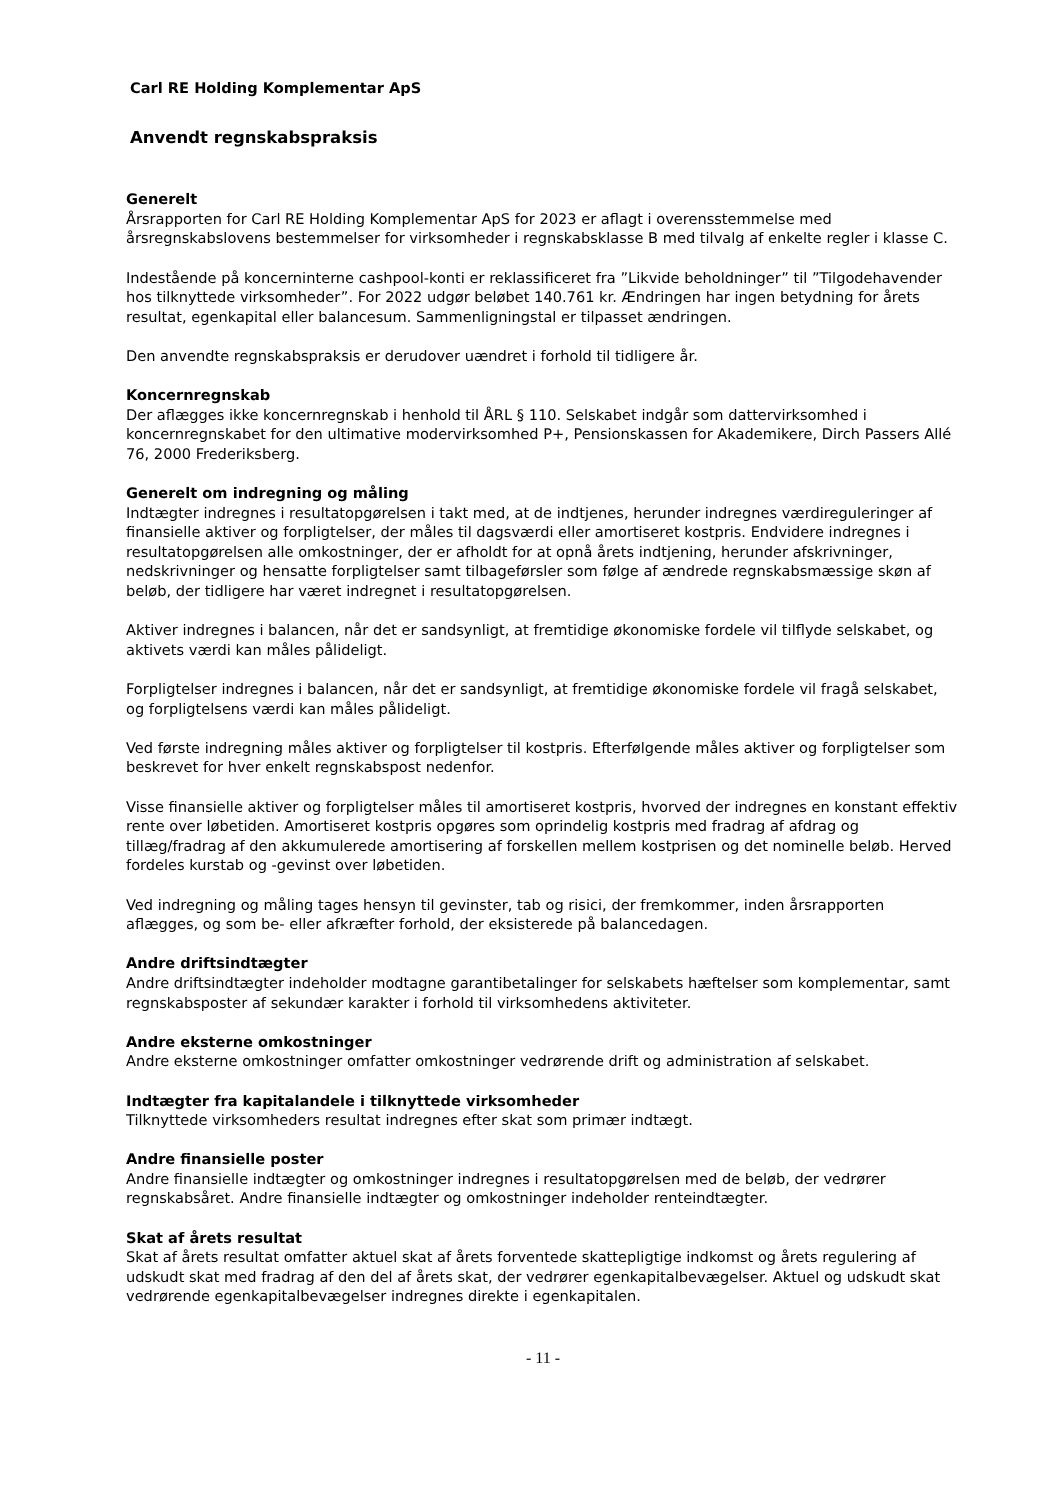Carl RE Holding Komplementar ApS
Anvendt regnskabspraksis
Generelt
Årsrapporten for Carl RE Holding Komplementar ApS for 2023 er aflagt i overensstemmelse med årsregnskabslovens bestemmelser for virksomheder i regnskabsklasse B med tilvalg af enkelte regler i klasse C.
Indestående på koncerninterne cashpool-konti er reklassificeret fra ”Likvide beholdninger” til ”Tilgodehavender hos tilknyttede virksomheder”. For 2022 udgør beløbet 140.761 kr. Ændringen har ingen betydning for årets resultat, egenkapital eller balancesum. Sammenligningstal er tilpasset ændringen.
Den anvendte regnskabspraksis er derudover uændret i forhold til tidligere år.
Koncernregnskab
Der aflægges ikke koncernregnskab i henhold til ÅRL § 110. Selskabet indgår som dattervirksomhed i koncernregnskabet for den ultimative modervirksomhed P+, Pensionskassen for Akademikere, Dirch Passers Allé 76, 2000 Frederiksberg.
Generelt om indregning og måling
Indtægter indregnes i resultatopgørelsen i takt med, at de indtjenes, herunder indregnes værdireguleringer af finansielle aktiver og forpligtelser, der måles til dagsværdi eller amortiseret kostpris. Endvidere indregnes i resultatopgørelsen alle omkostninger, der er afholdt for at opnå årets indtjening, herunder afskrivninger, nedskrivninger og hensatte forpligtelser samt tilbageførsler som følge af ændrede regnskabsmæssige skøn af beløb, der tidligere har været indregnet i resultatopgørelsen.
Aktiver indregnes i balancen, når det er sandsynligt, at fremtidige økonomiske fordele vil tilflyde selskabet, og aktivets værdi kan måles pålideligt.
Forpligtelser indregnes i balancen, når det er sandsynligt, at fremtidige økonomiske fordele vil fragå selskabet, og forpligtelsens værdi kan måles pålideligt.
Ved første indregning måles aktiver og forpligtelser til kostpris. Efterfølgende måles aktiver og forpligtelser som beskrevet for hver enkelt regnskabspost nedenfor.
Visse finansielle aktiver og forpligtelser måles til amortiseret kostpris, hvorved der indregnes en konstant effektiv rente over løbetiden. Amortiseret kostpris opgøres som oprindelig kostpris med fradrag af afdrag og tillæg/fradrag af den akkumulerede amortisering af forskellen mellem kostprisen og det nominelle beløb. Herved fordeles kurstab og -gevinst over løbetiden.
Ved indregning og måling tages hensyn til gevinster, tab og risici, der fremkommer, inden årsrapporten aflægges, og som be- eller afkræfter forhold, der eksisterede på balancedagen.
Andre driftsindtægter
Andre driftsindtægter indeholder modtagne garantibetalinger for selskabets hæftelser som komplementar, samt regnskabsposter af sekundær karakter i forhold til virksomhedens aktiviteter.
Andre eksterne omkostninger
Andre eksterne omkostninger omfatter omkostninger vedrørende drift og administration af selskabet.
Indtægter fra kapitalandele i tilknyttede virksomheder
Tilknyttede virksomheders resultat indregnes efter skat som primær indtægt.
Andre finansielle poster
Andre finansielle indtægter og omkostninger indregnes i resultatopgørelsen med de beløb, der vedrører regnskabsåret. Andre finansielle indtægter og omkostninger indeholder renteindtægter.
Skat af årets resultat
Skat af årets resultat omfatter aktuel skat af årets forventede skattepligtige indkomst og årets regulering af udskudt skat med fradrag af den del af årets skat, der vedrører egenkapitalbevægelser. Aktuel og udskudt skat vedrørende egenkapitalbevægelser indregnes direkte i egenkapitalen.
- 11 -